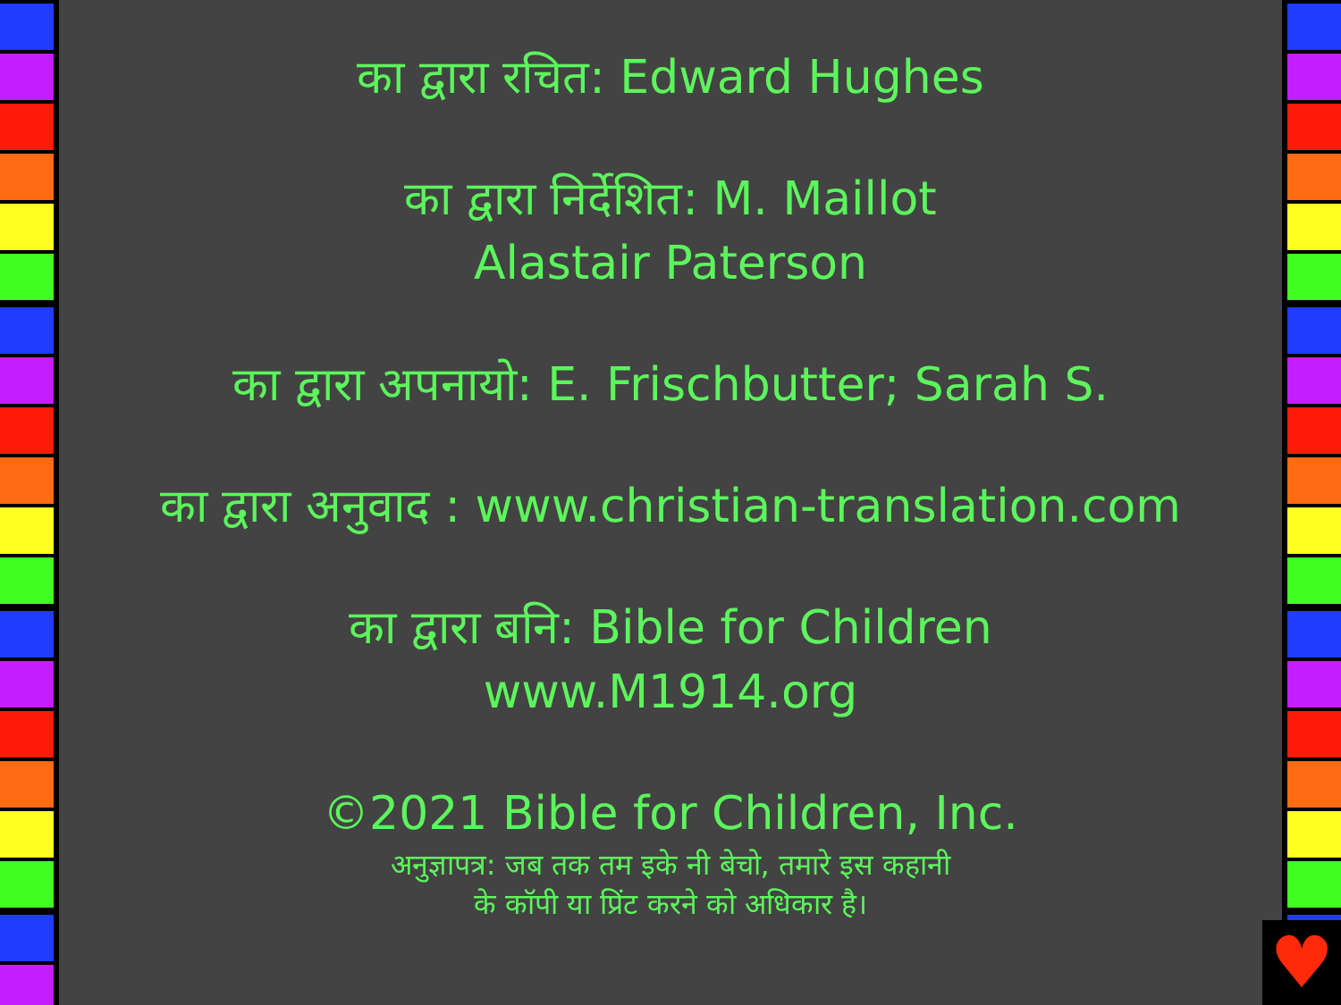का द्वारा रचित: Edward Hughes
का द्वारा निर्देशित: M. Maillot
Alastair Paterson
का द्वारा अपनायो: E. Frischbutter; Sarah S.
का द्वारा अनुवाद : www.christian-translation.com
का द्वारा बनि: Bible for Children
www.M1914.org
©2021 Bible for Children, Inc.
अनुज्ञापत्र: जब तक तम इके नी बेचो, तमारे इस कहानी
के कॉपी या प्रिंट करने को अधिकार है।
♥